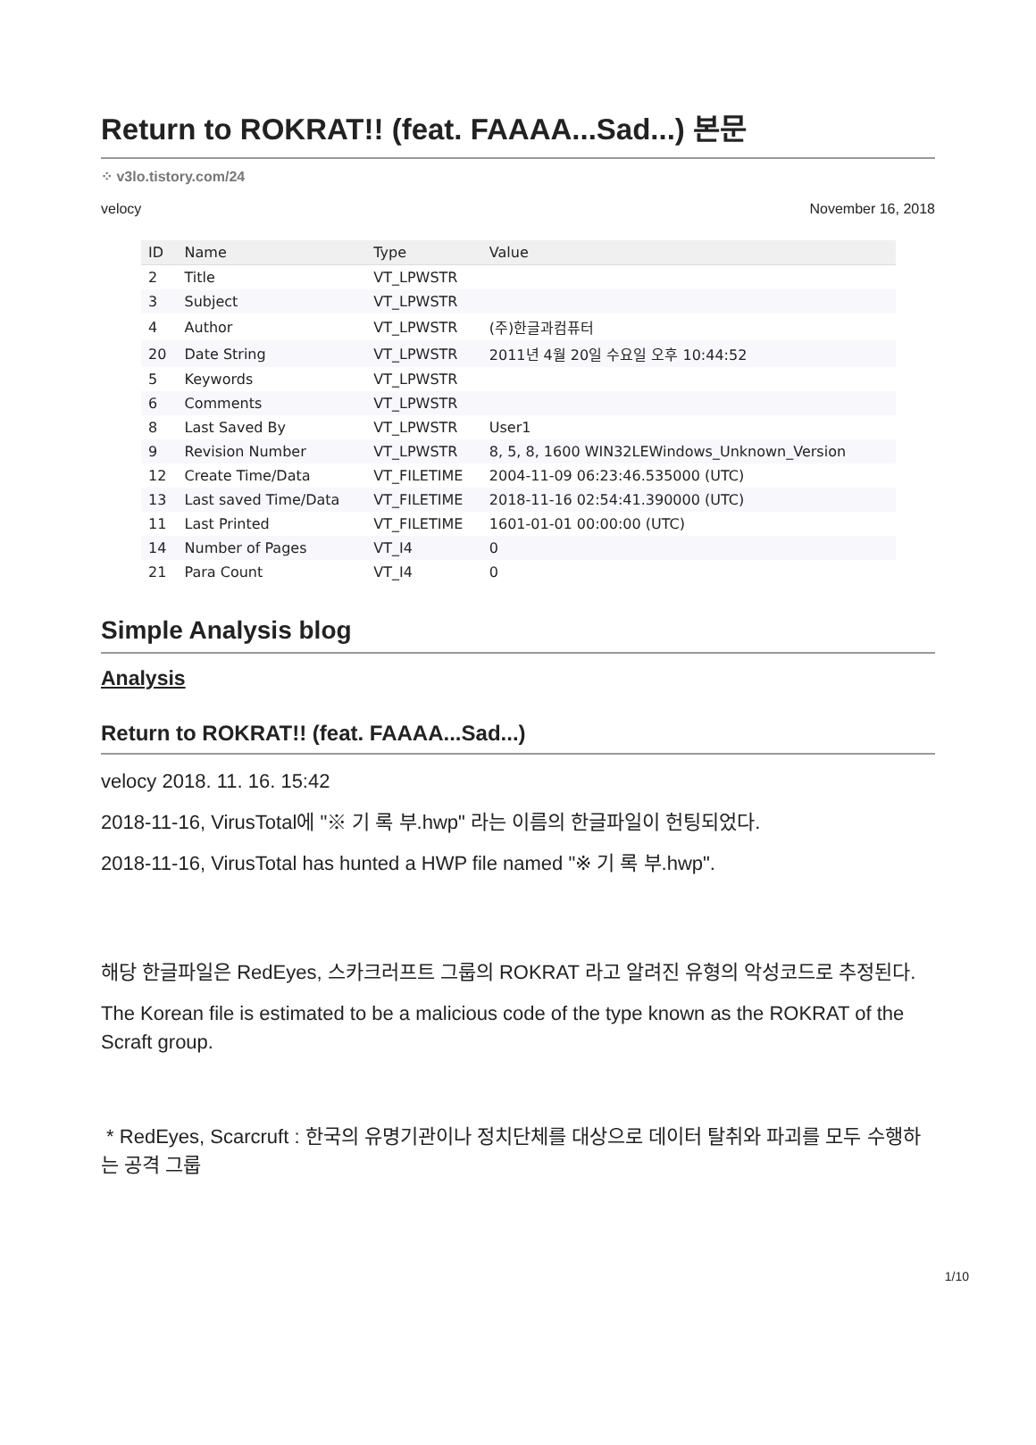Return to ROKRAT!! (feat. FAAAA...Sad...) 본문
⁘ v3lo.tistory.com/24
velocy November 16, 2018
| ID | Name | Type | Value |
| --- | --- | --- | --- |
| 2 | Title | VT_LPWSTR | |
| 3 | Subject | VT_LPWSTR | |
| 4 | Author | VT_LPWSTR | (주)한글과컴퓨터 |
| 20 | Date String | VT_LPWSTR | 2011년 4월 20일 수요일 오후 10:44:52 |
| 5 | Keywords | VT_LPWSTR | |
| 6 | Comments | VT_LPWSTR | |
| 8 | Last Saved By | VT_LPWSTR | User1 |
| 9 | Revision Number | VT_LPWSTR | 8, 5, 8, 1600 WIN32LEWindows_Unknown_Version |
| 12 | Create Time/Data | VT_FILETIME | 2004-11-09 06:23:46.535000 (UTC) |
| 13 | Last saved Time/Data | VT_FILETIME | 2018-11-16 02:54:41.390000 (UTC) |
| 11 | Last Printed | VT_FILETIME | 1601-01-01 00:00:00 (UTC) |
| 14 | Number of Pages | VT_I4 | 0 |
| 21 | Para Count | VT_I4 | 0 |
Simple Analysis blog
Analysis
Return to ROKRAT!! (feat. FAAAA...Sad...)
velocy 2018. 11. 16. 15:42
2018-11-16, VirusTotal에 "※ 기 록 부.hwp" 라는 이름의 한글파일이 헌팅되었다.
2018-11-16, VirusTotal has hunted a HWP file named "※ 기 록 부.hwp".
해당 한글파일은 RedEyes, 스카크러프트 그룹의 ROKRAT 라고 알려진 유형의 악성코드로 추정된다.
The Korean file is estimated to be a malicious code of the type known as the ROKRAT of the Scraft group.
* RedEyes, Scarcruft : 한국의 유명기관이나 정치단체를 대상으로 데이터 탈취와 파괴를 모두 수행하는 공격 그룹
1/10